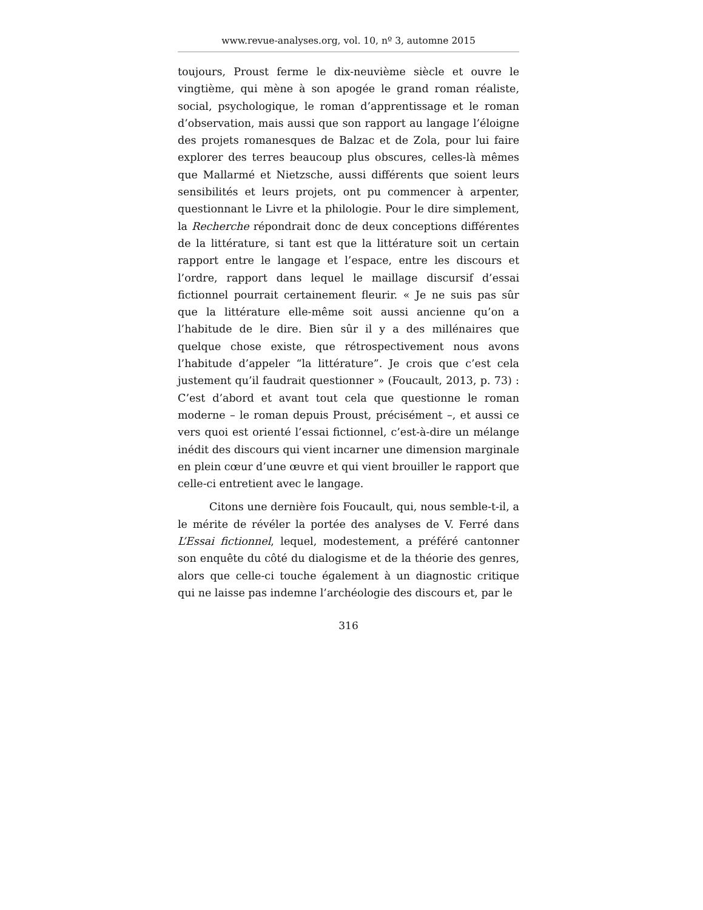www.revue-analyses.org, vol. 10, nº 3, automne 2015
toujours, Proust ferme le dix-neuvième siècle et ouvre le vingtième, qui mène à son apogée le grand roman réaliste, social, psychologique, le roman d’apprentissage et le roman d’observation, mais aussi que son rapport au langage l’éloigne des projets romanesques de Balzac et de Zola, pour lui faire explorer des terres beaucoup plus obscures, celles-là mêmes que Mallarmé et Nietzsche, aussi différents que soient leurs sensibilités et leurs projets, ont pu commencer à arpenter, questionnant le Livre et la philologie. Pour le dire simplement, la Recherche répondrait donc de deux conceptions différentes de la littérature, si tant est que la littérature soit un certain rapport entre le langage et l’espace, entre les discours et l’ordre, rapport dans lequel le maillage discursif d’essai fictionnel pourrait certainement fleurir. « Je ne suis pas sûr que la littérature elle-même soit aussi ancienne qu’on a l’habitude de le dire. Bien sûr il y a des millénaires que quelque chose existe, que rétrospectivement nous avons l’habitude d’appeler “la littérature”. Je crois que c’est cela justement qu’il faudrait questionner » (Foucault, 2013, p. 73) : C’est d’abord et avant tout cela que questionne le roman moderne – le roman depuis Proust, précisément –, et aussi ce vers quoi est orienté l’essai fictionnel, c’est-à-dire un mélange inédit des discours qui vient incarner une dimension marginale en plein cœur d’une œuvre et qui vient brouiller le rapport que celle-ci entretient avec le langage.
Citons une dernière fois Foucault, qui, nous semble-t-il, a le mérite de révéler la portée des analyses de V. Ferré dans L’Essai fictionnel, lequel, modestement, a préféré cantonner son enquête du côté du dialogisme et de la théorie des genres, alors que celle-ci touche également à un diagnostic critique qui ne laisse pas indemne l’archéologie des discours et, par le
316